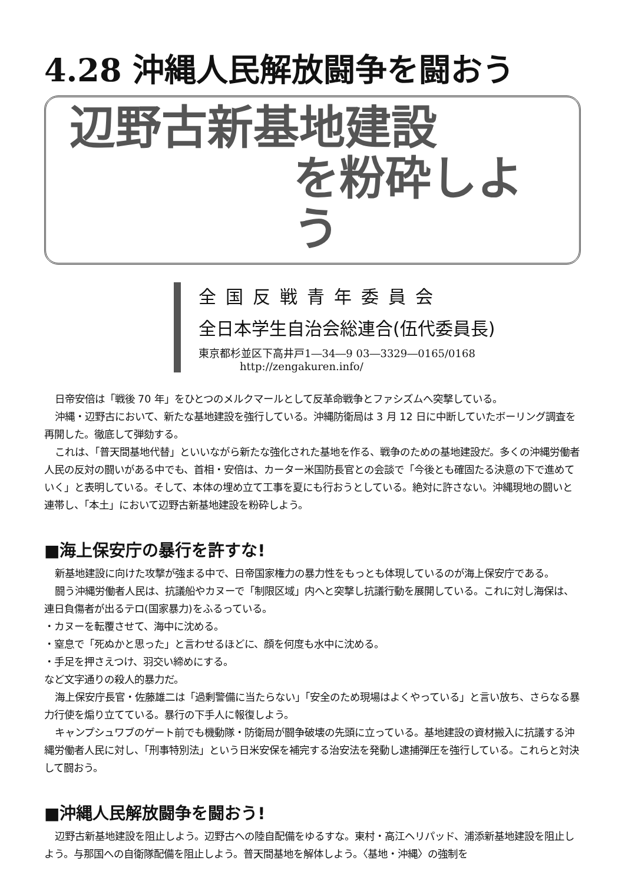4.28 沖縄人民解放闘争を闘おう
辺野古新基地建設
を粉砕しよう
全国反戦青年委員会
全日本学生自治会総連合(伍代委員長)
東京都杉並区下高井戸1―34―9 03―3329―0165/0168
http://zengakuren.info/
日帝安倍は「戦後 70 年」をひとつのメルクマールとして反革命戦争とファシズムへ突撃している。
沖縄・辺野古において、新たな基地建設を強行している。沖縄防衛局は 3 月 12 日に中断していたボーリング調査を再開した。徹底して弾劾する。
これは、「普天間基地代替」といいながら新たな強化された基地を作る、戦争のための基地建設だ。多くの沖縄労働者人民の反対の闘いがある中でも、首相・安倍は、カーター米国防長官との会談で「今後とも確固たる決意の下で進めていく」と表明している。そして、本体の埋め立て工事を夏にも行おうとしている。絶対に許さない。沖縄現地の闘いと連帯し、「本土」において辺野古新基地建設を粉砕しよう。
■海上保安庁の暴行を許すな!
新基地建設に向けた攻撃が強まる中で、日帝国家権力の暴力性をもっとも体現しているのが海上保安庁である。
闘う沖縄労働者人民は、抗議船やカヌーで「制限区域」内へと突撃し抗議行動を展開している。これに対し海保は、連日負傷者が出るテロ(国家暴力)をふるっている。
・カヌーを転覆させて、海中に沈める。
・窒息で「死ぬかと思った」と言わせるほどに、顔を何度も水中に沈める。
・手足を押さえつけ、羽交い締めにする。
など文字通りの殺人的暴力だ。
海上保安庁長官・佐藤雄二は「過剰警備に当たらない」「安全のため現場はよくやっている」と言い放ち、さらなる暴力行使を煽り立てている。暴行の下手人に報復しよう。
キャンプシュワブのゲート前でも機動隊・防衛局が闘争破壊の先頭に立っている。基地建設の資材搬入に抗議する沖縄労働者人民に対し、「刑事特別法」という日米安保を補完する治安法を発動し逮捕弾圧を強行している。これらと対決して闘おう。
■沖縄人民解放闘争を闘おう!
辺野古新基地建設を阻止しよう。辺野古への陸自配備をゆるすな。東村・高江ヘリパッド、浦添新基地建設を阻止しよう。与那国への自衛隊配備を阻止しよう。普天間基地を解体しよう。〈基地・沖縄〉の強制を